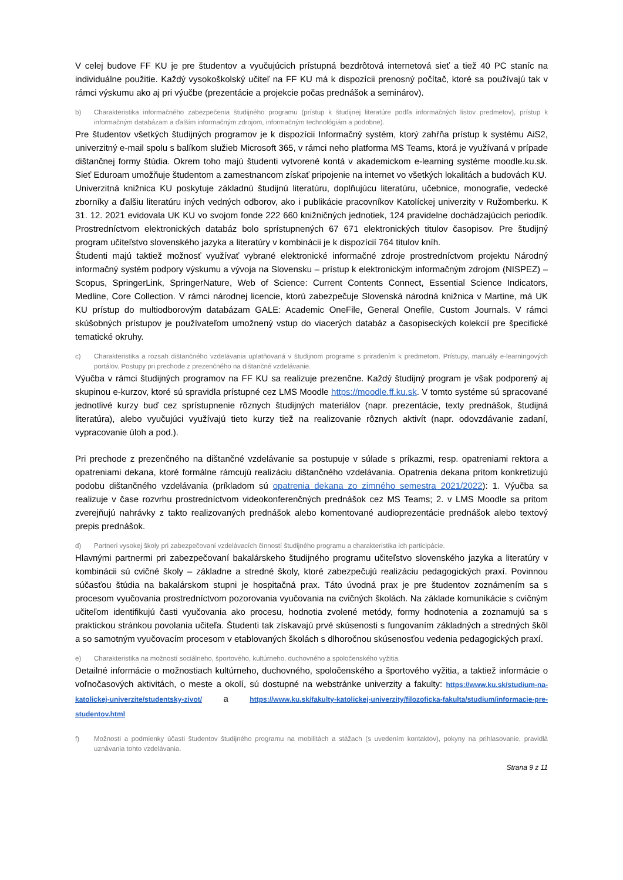V celej budove FF KU je pre študentov a vyučujúcich prístupná bezdrôtová internetová sieť a tiež 40 PC staníc na individuálne použitie. Každý vysokoškolský učiteľ na FF KU má k dispozícii prenosný počítač, ktoré sa používajú tak v rámci výskumu ako aj pri výučbe (prezentácie a projekcie počas prednášok a seminárov).
b) Charakteristika informačného zabezpečenia študijného programu (prístup k študijnej literatúre podľa informačných listov predmetov), prístup k informačným databázam a ďalším informačným zdrojom, informačným technológiám a podobne).
Pre študentov všetkých študijných programov je k dispozícii Informačný systém, ktorý zahŕňa prístup k systému AiS2, univerzitný e-mail spolu s balíkom služieb Microsoft 365, v rámci neho platforma MS Teams, ktorá je využívaná v prípade dištančnej formy štúdia. Okrem toho majú študenti vytvorené kontá v akademickom e-learning systéme moodle.ku.sk. Sieť Eduroam umožňuje študentom a zamestnancom získať pripojenie na internet vo všetkých lokalitách a budovách KU.
Univerzitná knižnica KU poskytuje základnú študijnú literatúru, doplňujúcu literatúru, učebnice, monografie, vedecké zborníky a ďalšiu literatúru iných vedných odborov, ako i publikácie pracovníkov Katolíckej univerzity v Ružomberku. K 31. 12. 2021 evidovala UK KU vo svojom fonde 222 660 knižničných jednotiek, 124 pravidelne dochádzajúcich periodík. Prostredníctvom elektronických databáz bolo sprístupnených 67 671 elektronických titulov časopisov. Pre študijný program učiteľstvo slovenského jazyka a literatúry v kombinácii je k dispozícií 764 titulov kníh.
Študenti majú taktiež možnosť využívať vybrané elektronické informačné zdroje prostredníctvom projektu Národný informačný systém podpory výskumu a vývoja na Slovensku – prístup k elektronickým informačným zdrojom (NISPEZ) – Scopus, SpringerLink, SpringerNature, Web of Science: Current Contents Connect, Essential Science Indicators, Medline, Core Collection. V rámci národnej licencie, ktorú zabezpečuje Slovenská národná knižnica v Martine, má UK KU prístup do multiodborovým databázam GALE: Academic OneFile, General Onefile, Custom Journals. V rámci skúšobných prístupov je používateľom umožnený vstup do viacerých databáz a časopiseckých kolekcií pre špecifické tematické okruhy.
c) Charakteristika a rozsah dištančného vzdelávania uplatňovaná v študijnom programe s priradením k predmetom. Prístupy, manuály e-learningových portálov. Postupy pri prechode z prezenčného na dištančné vzdelávanie.
Výučba v rámci študijných programov na FF KU sa realizuje prezenčne. Každý študijný program je však podporený aj skupinou e-kurzov, ktoré sú spravidla prístupné cez LMS Moodle https://moodle.ff.ku.sk. V tomto systéme sú spracované jednotlivé kurzy buď cez sprístupnenie rôznych študijných materiálov (napr. prezentácie, texty prednášok, študijná literatúra), alebo vyučujúci využívajú tieto kurzy tiež na realizovanie rôznych aktivít (napr. odovzdávanie zadaní, vypracovanie úloh a pod.).
Pri prechode z prezenčného na dištančné vzdelávanie sa postupuje v súlade s príkazmi, resp. opatreniami rektora a opatreniami dekana, ktoré formálne rámcujú realizáciu dištančného vzdelávania. Opatrenia dekana pritom konkretizujú podobu dištančného vzdelávania (príkladom sú opatrenia dekana zo zimného semestra 2021/2022): 1. Výučba sa realizuje v čase rozvrhu prostredníctvom videokonferenčných prednášok cez MS Teams; 2. v LMS Moodle sa pritom zverejňujú nahrávky z takto realizovaných prednášok alebo komentované audioprezentácie prednášok alebo textový prepis prednášok.
d) Partneri vysokej školy pri zabezpečovaní vzdelávacích činností študijného programu a charakteristika ich participácie.
Hlavnými partnermi pri zabezpečovaní bakalárskeho študijného programu učiteľstvo slovenského jazyka a literatúry v kombinácii sú cvičné školy – základne a stredné školy, ktoré zabezpečujú realizáciu pedagogických praxí. Povinnou súčasťou štúdia na bakalárskom stupni je hospitačná prax. Táto úvodná prax je pre študentov zoznámením sa s procesom vyučovania prostredníctvom pozorovania vyučovania na cvičných školách. Na základe komunikácie s cvičným učiteľom identifikujú časti vyučovania ako procesu, hodnotia zvolené metódy, formy hodnotenia a zoznamujú sa s praktickou stránkou povolania učiteľa. Študenti tak získavajú prvé skúsenosti s fungovaním základných a stredných škôl a so samotným vyučovacím procesom v etablovaných školách s dlhoročnou skúsenosťou vedenia pedagogických praxí.
e) Charakteristika na možností sociálneho, športového, kultúrneho, duchovného a spoločenského vyžitia.
Detailné informácie o možnostiach kultúrneho, duchovného, spoločenského a športového vyžitia, a taktiež informácie o voľnočasových aktivitách, o meste a okolí, sú dostupné na webstránke univerzity a fakulty: https://www.ku.sk/studium-na-katolickej-univerzite/studentsky-zivot/ a https://www.ku.sk/fakulty-katolickej-univerzity/filozoficka-fakulta/studium/informacie-pre-studentov.html
f) Možnosti a podmienky účasti študentov študijného programu na mobilitách a stážach (s uvedením kontaktov), pokyny na prihlasovanie, pravidlá uznávania tohto vzdelávania.
Strana 9 z 11